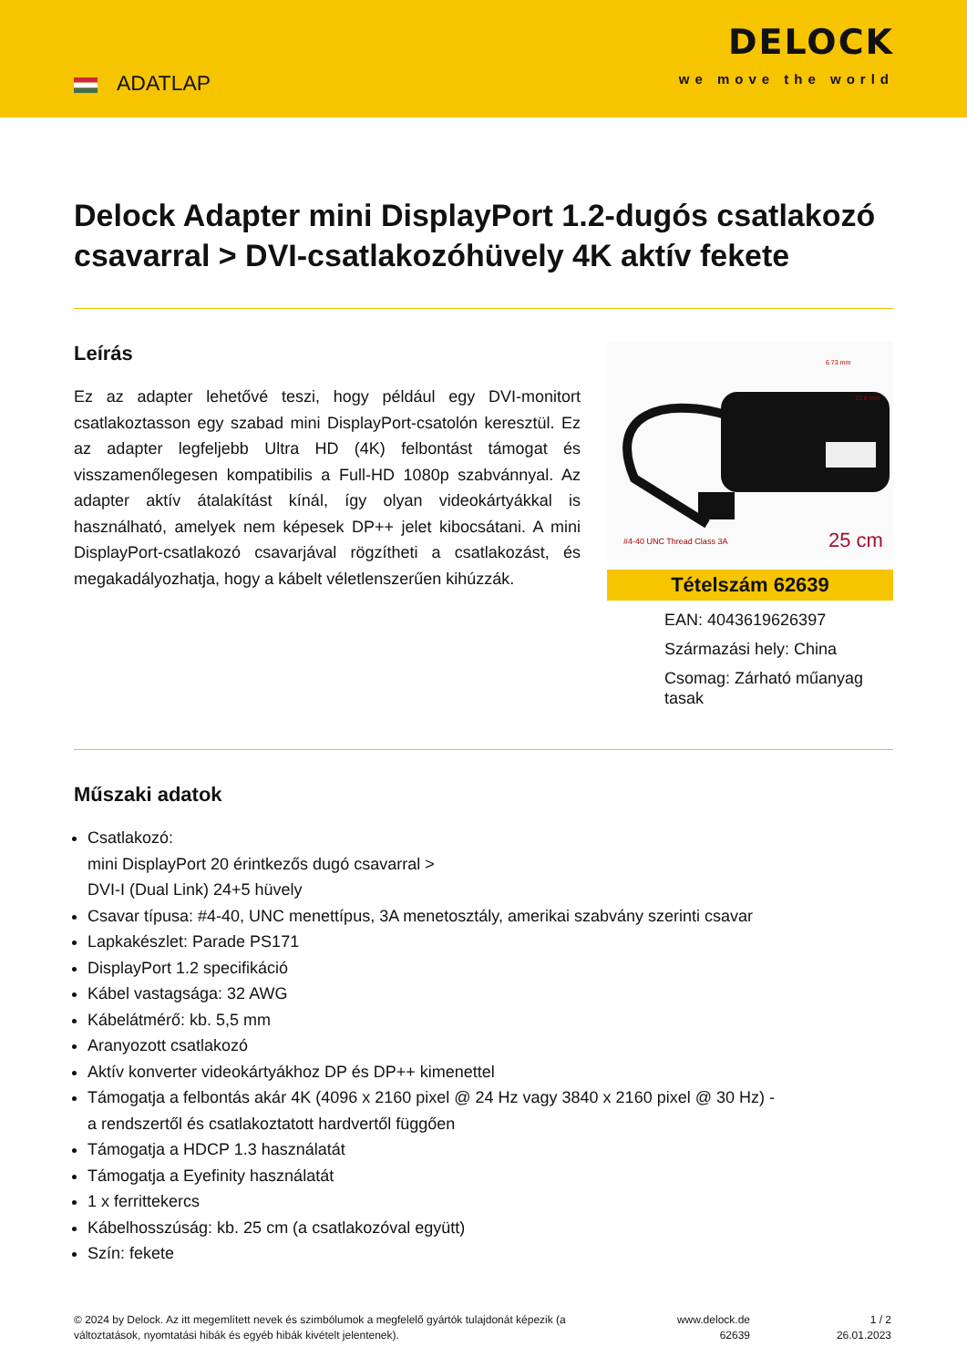ADATLAP
DELOCK
we move the world
Delock Adapter mini DisplayPort 1.2-dugós csatlakozó csavarral > DVI-csatlakozóhüvely 4K aktív fekete
Leírás
Ez az adapter lehetővé teszi, hogy például egy DVI-monitort csatlakoztasson egy szabad mini DisplayPort-csatolón keresztül. Ez az adapter legfeljebb Ultra HD (4K) felbontást támogat és visszamenőlegesen kompatibilis a Full-HD 1080p szabvánnyal. Az adapter aktív átalakítást kínál, így olyan videokártyákkal is használható, amelyek nem képesek DP++ jelet kibocsátani. A mini DisplayPort-csatlakozó csavarjával rögzítheti a csatlakozást, és megakadályozhatja, hogy a kábelt véletlenszerűen kihúzzák.
6.73 mm
10.8 mm
#4-40 UNC Thread Class 3A
25 cm
Tételszám 62639
EAN: 4043619626397
Származási hely: China
Csomag: Zárható műanyag tasak
Műszaki adatok
Csatlakozó:
mini DisplayPort 20 érintkezős dugó csavarral >
DVI-I (Dual Link) 24+5 hüvely
Csavar típusa: #4-40, UNC menettípus, 3A menetosztály, amerikai szabvány szerinti csavar
Lapkakészlet: Parade PS171
DisplayPort 1.2 specifikáció
Kábel vastagsága: 32 AWG
Kábelátmérő: kb. 5,5 mm
Aranyozott csatlakozó
Aktív konverter videokártyákhoz DP és DP++ kimenettel
Támogatja a felbontás akár 4K (4096 x 2160 pixel @ 24 Hz vagy 3840 x 2160 pixel @ 30 Hz) - a rendszertől és csatlakoztatott hardvertől függően
Támogatja a HDCP 1.3 használatát
Támogatja a Eyefinity használatát
1 x ferrittekercs
Kábelhosszúság: kb. 25 cm (a csatlakozóval együtt)
Szín: fekete
© 2024 by Delock. Az itt megemlített nevek és szimbólumok a megfelelő gyártók tulajdonát képezik (a változtatások, nyomtatási hibák és egyéb hibák kivételt jelentenek).
www.delock.de
62639
1 / 2
26.01.2023